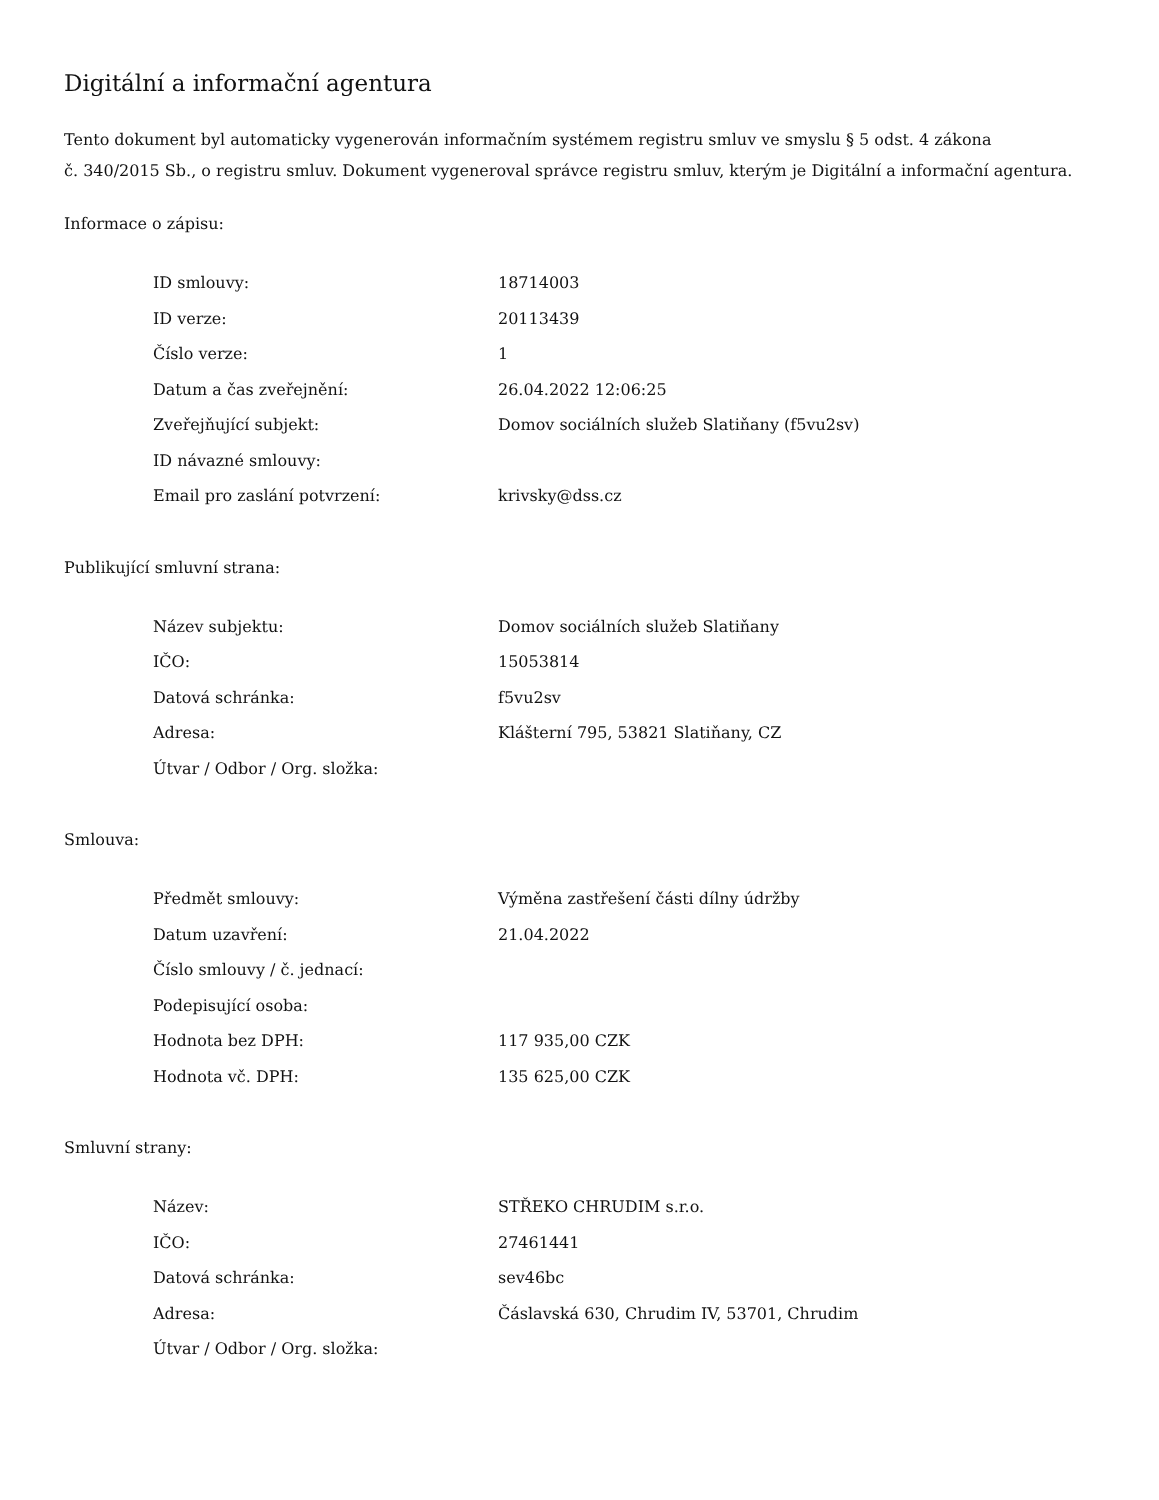Digitální a informační agentura
Tento dokument byl automaticky vygenerován informačním systémem registru smluv ve smyslu § 5 odst. 4 zákona
č. 340/2015 Sb., o registru smluv. Dokument vygeneroval správce registru smluv, kterým je Digitální a informační agentura.
Informace o zápisu:
| ID smlouvy: | 18714003 |
| ID verze: | 20113439 |
| Číslo verze: | 1 |
| Datum a čas zveřejnění: | 26.04.2022 12:06:25 |
| Zveřejňující subjekt: | Domov sociálních služeb Slatiňany (f5vu2sv) |
| ID návazné smlouvy: | |
| Email pro zaslání potvrzení: | krivsky@dss.cz |
Publikující smluvní strana:
| Název subjektu: | Domov sociálních služeb Slatiňany |
| IČO: | 15053814 |
| Datová schránka: | f5vu2sv |
| Adresa: | Klášterní 795, 53821 Slatiňany, CZ |
| Útvar / Odbor / Org. složka: | |
Smlouva:
| Předmět smlouvy: | Výměna zastřešení části dílny údržby |
| Datum uzavření: | 21.04.2022 |
| Číslo smlouvy / č. jednací: | |
| Podepisující osoba: | |
| Hodnota bez DPH: | 117 935,00 CZK |
| Hodnota vč. DPH: | 135 625,00 CZK |
Smluvní strany:
| Název: | STŘEKO CHRUDIM s.r.o. |
| IČO: | 27461441 |
| Datová schránka: | sev46bc |
| Adresa: | Čáslavská 630, Chrudim IV, 53701, Chrudim |
| Útvar / Odbor / Org. složka: | |